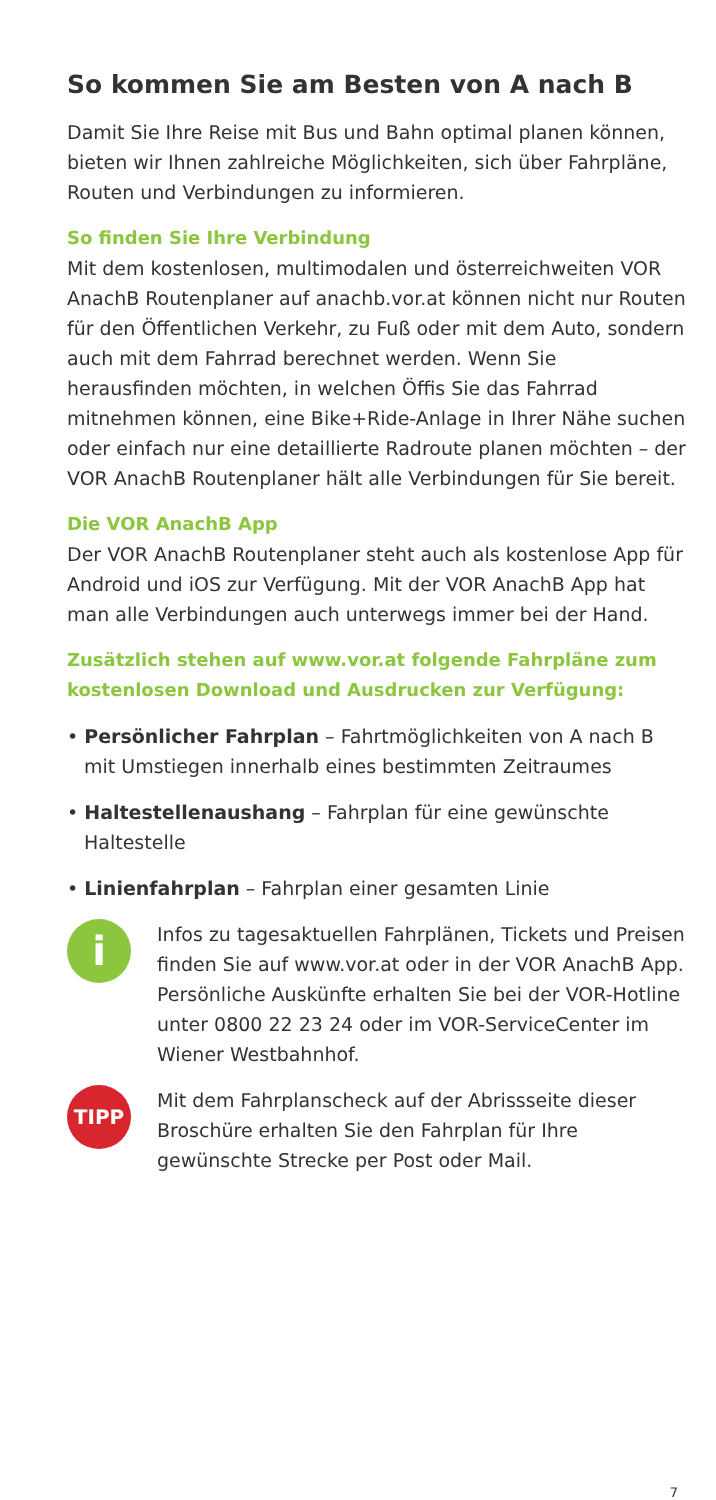So kommen Sie am Besten von A nach B
Damit Sie Ihre Reise mit Bus und Bahn optimal planen können, bieten wir Ihnen zahlreiche Möglichkeiten, sich über Fahrpläne, Routen und Verbindungen zu infor­mieren.
So finden Sie Ihre Verbindung
Mit dem kostenlosen, multimodalen und österreichweiten VOR AnachB Routenplaner auf anachb.vor.at können nicht nur Routen für den Öffentlichen Verkehr, zu Fuß oder mit dem Auto, sondern auch mit dem Fahrrad berechnet werden. Wenn Sie herausfinden möchten, in welchen Öffis Sie das Fahrrad mitnehmen können, eine Bike+Ride-Anlage in Ihrer Nähe suchen oder einfach nur eine detaillierte Radroute planen möchten – der VOR AnachB Routenplaner hält alle Verbindungen für Sie bereit.
Die VOR AnachB App
Der VOR AnachB Routenplaner steht auch als kostenlose App für Android und iOS zur Verfügung. Mit der VOR AnachB App hat man alle Verbindungen auch unterwegs immer bei der Hand.
Zusätzlich stehen auf www.vor.at folgende Fahrpläne zum kostenlosen Download und Ausdrucken zur Verfügung:
• Persönlicher Fahrplan – Fahrtmöglichkeiten von A nach B mit Umstiegen innerhalb eines bestimmten Zeitraumes
• Haltestellenaushang – Fahrplan für eine gewünschte Haltestelle
• Linienfahrplan – Fahrplan einer gesamten Linie
i
Infos zu tagesaktuellen Fahrplänen, Tickets und Preisen finden Sie auf www.vor.at oder in der VOR AnachB App. Persönliche Auskünfte erhalten Sie bei der VOR-Hotline unter 0800 22 23 24 oder im VOR-ServiceCenter im Wiener Westbahnhof.
TIPP
Mit dem Fahrplanscheck auf der Abrissseite dieser Broschüre erhalten Sie den Fahrplan für Ihre gewünschte Strecke per Post oder Mail.
7